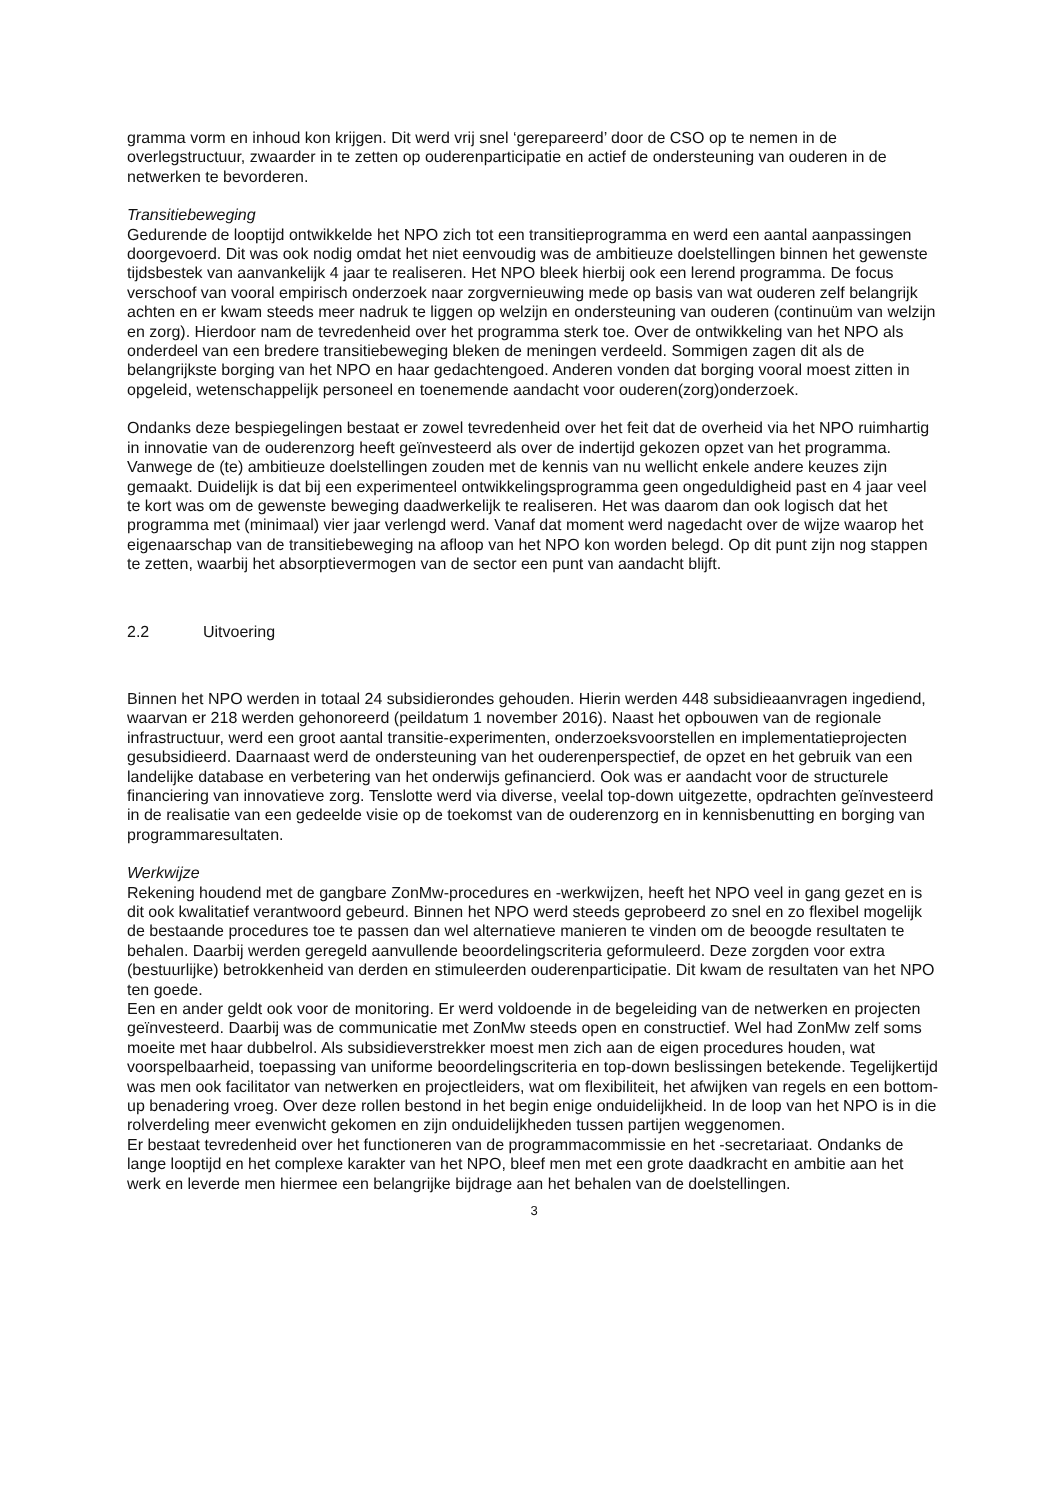gramma vorm en inhoud kon krijgen. Dit werd vrij snel ‘gerepareerd’ door de CSO op te nemen in de overlegstructuur, zwaarder in te zetten op ouderenparticipatie en actief de ondersteuning van ouderen in de netwerken te bevorderen.
Transitiebeweging
Gedurende de looptijd ontwikkelde het NPO zich tot een transitieprogramma en werd een aantal aanpassingen doorgevoerd. Dit was ook nodig omdat het niet eenvoudig was de ambitieuze doelstellingen binnen het gewenste tijdsbestek van aanvankelijk 4 jaar te realiseren. Het NPO bleek hierbij ook een lerend programma. De focus verschoof van vooral empirisch onderzoek naar zorgvernieuwing mede op basis van wat ouderen zelf belangrijk achten en er kwam steeds meer nadruk te liggen op welzijn en ondersteuning van ouderen (continuüm van welzijn en zorg). Hierdoor nam de tevredenheid over het programma sterk toe. Over de ontwikkeling van het NPO als onderdeel van een bredere transitiebeweging bleken de meningen verdeeld. Sommigen zagen dit als de belangrijkste borging van het NPO en haar gedachtengoed. Anderen vonden dat borging vooral moest zitten in opgeleid, wetenschappelijk personeel en toenemende aandacht voor ouderen(zorg)onderzoek.
Ondanks deze bespiegelingen bestaat er zowel tevredenheid over het feit dat de overheid via het NPO ruimhartig in innovatie van de ouderenzorg heeft geïnvesteerd als over de indertijd gekozen opzet van het programma. Vanwege de (te) ambitieuze doelstellingen zouden met de kennis van nu wellicht enkele andere keuzes zijn gemaakt. Duidelijk is dat bij een experimenteel ontwikkelingsprogramma geen ongeduldigheid past en 4 jaar veel te kort was om de gewenste beweging daadwerkelijk te realiseren. Het was daarom dan ook logisch dat het programma met (minimaal) vier jaar verlengd werd. Vanaf dat moment werd nagedacht over de wijze waarop het eigenaarschap van de transitiebeweging na afloop van het NPO kon worden belegd. Op dit punt zijn nog stappen te zetten, waarbij het absorptievermogen van de sector een punt van aandacht blijft.
2.2 Uitvoering
Binnen het NPO werden in totaal 24 subsidierondes gehouden. Hierin werden 448 subsidieaanvragen ingediend, waarvan er 218 werden gehonoreerd (peildatum 1 november 2016). Naast het opbouwen van de regionale infrastructuur, werd een groot aantal transitie-experimenten, onderzoeksvoorstellen en implementatieprojecten gesubsidieerd. Daarnaast werd de ondersteuning van het ouderenperspectief, de opzet en het gebruik van een landelijke database en verbetering van het onderwijs gefinancierd. Ook was er aandacht voor de structurele financiering van innovatieve zorg. Tenslotte werd via diverse, veelal top-down uitgezette, opdrachten geïnvesteerd in de realisatie van een gedeelde visie op de toekomst van de ouderenzorg en in kennisbenutting en borging van programmaresultaten.
Werkwijze
Rekening houdend met de gangbare ZonMw-procedures en -werkwijzen, heeft het NPO veel in gang gezet en is dit ook kwalitatief verantwoord gebeurd. Binnen het NPO werd steeds geprobeerd zo snel en zo flexibel mogelijk de bestaande procedures toe te passen dan wel alternatieve manieren te vinden om de beoogde resultaten te behalen. Daarbij werden geregeld aanvullende beoordelingscriteria geformuleerd. Deze zorgden voor extra (bestuurlijke) betrokkenheid van derden en stimuleerden ouderenparticipatie. Dit kwam de resultaten van het NPO ten goede.
Een en ander geldt ook voor de monitoring. Er werd voldoende in de begeleiding van de netwerken en projecten geïnvesteerd. Daarbij was de communicatie met ZonMw steeds open en constructief. Wel had ZonMw zelf soms moeite met haar dubbelrol. Als subsidieverstrekker moest men zich aan de eigen procedures houden, wat voorspelbaarheid, toepassing van uniforme beoordelingscriteria en top-down beslissingen betekende. Tegelijkertijd was men ook facilitator van netwerken en projectleiders, wat om flexibiliteit, het afwijken van regels en een bottom-up benadering vroeg. Over deze rollen bestond in het begin enige onduidelijkheid. In de loop van het NPO is in die rolverdeling meer evenwicht gekomen en zijn onduidelijkheden tussen partijen weggenomen.
Er bestaat tevredenheid over het functioneren van de programmacommissie en het -secretariaat. Ondanks de lange looptijd en het complexe karakter van het NPO, bleef men met een grote daadkracht en ambitie aan het werk en leverde men hiermee een belangrijke bijdrage aan het behalen van de doelstellingen.
3